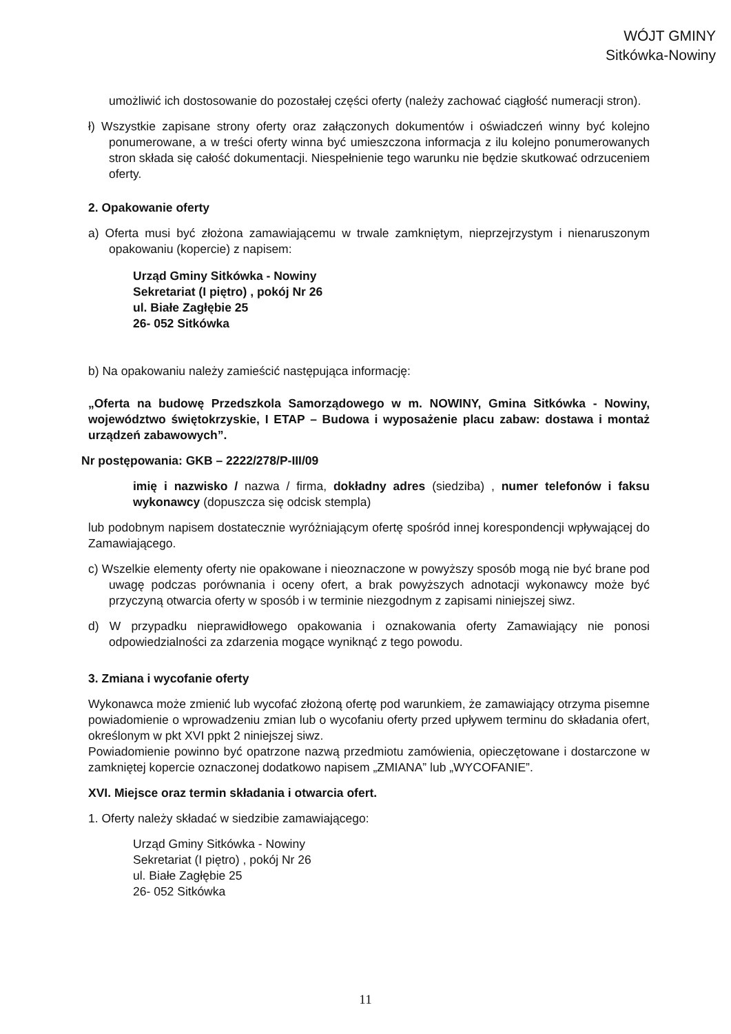WÓJT GMINY
Sitkówka-Nowiny
umożliwić ich dostosowanie do pozostałej części oferty (należy zachować ciągłość numeracji stron).
ł) Wszystkie zapisane strony oferty oraz załączonych dokumentów i oświadczeń winny być kolejno ponumerowane, a w treści oferty winna być umieszczona informacja z ilu kolejno ponumerowanych stron składa się całość dokumentacji. Niespełnienie tego warunku nie będzie skutkować odrzuceniem oferty.
2. Opakowanie oferty
a) Oferta musi być złożona zamawiającemu w trwale zamkniętym, nieprzejrzystym i nienaruszonym opakowaniu (kopercie) z napisem:
Urząd Gminy Sitkówka - Nowiny
Sekretariat (I piętro) , pokój Nr 26
ul. Białe Zagłębie 25
26- 052 Sitkówka
b) Na opakowaniu należy zamieścić następująca informację:
„Oferta na budowę Przedszkola Samorządowego w m. NOWINY, Gmina Sitkówka - Nowiny, województwo świętokrzyskie, I ETAP – Budowa i wyposażenie placu zabaw: dostawa i montaż urządzeń zabawowych”.
Nr postępowania: GKB – 2222/278/P-III/09
imię i nazwisko / nazwa / firma, dokładny adres (siedziba) , numer telefonów i faksu wykonawcy (dopuszcza się odcisk stempla)
lub podobnym napisem dostatecznie wyróżniającym ofertę spośród innej korespondencji wpływającej do Zamawiającego.
c) Wszelkie elementy oferty nie opakowane i nieoznaczone w powyższy sposób mogą nie być brane pod uwagę podczas porównania i oceny ofert, a brak powyższych adnotacji wykonawcy może być przyczyną otwarcia oferty w sposób i w terminie niezgodnym z zapisami niniejszej siwz.
d) W przypadku nieprawidłowego opakowania i oznakowania oferty Zamawiający nie ponosi odpowiedzialności za zdarzenia mogące wyniknąć z tego powodu.
3. Zmiana i wycofanie oferty
Wykonawca może zmienić lub wycofać złożoną ofertę pod warunkiem, że zamawiający otrzyma pisemne powiadomienie o wprowadzeniu zmian lub o wycofaniu oferty przed upływem terminu do składania ofert, określonym w pkt XVI ppkt 2 niniejszej siwz.
Powiadomienie powinno być opatrzone nazwą przedmiotu zamówienia, opieczętowane i dostarczone w zamkniętej kopercie oznaczonej dodatkowo napisem „ZMIANA” lub „WYCOFANIE”.
XVI. Miejsce oraz termin składania i otwarcia ofert.
1. Oferty należy składać w siedzibie zamawiającego:
Urząd Gminy Sitkówka - Nowiny
Sekretariat (I piętro) , pokój Nr 26
ul. Białe Zagłębie 25
26- 052 Sitkówka
11